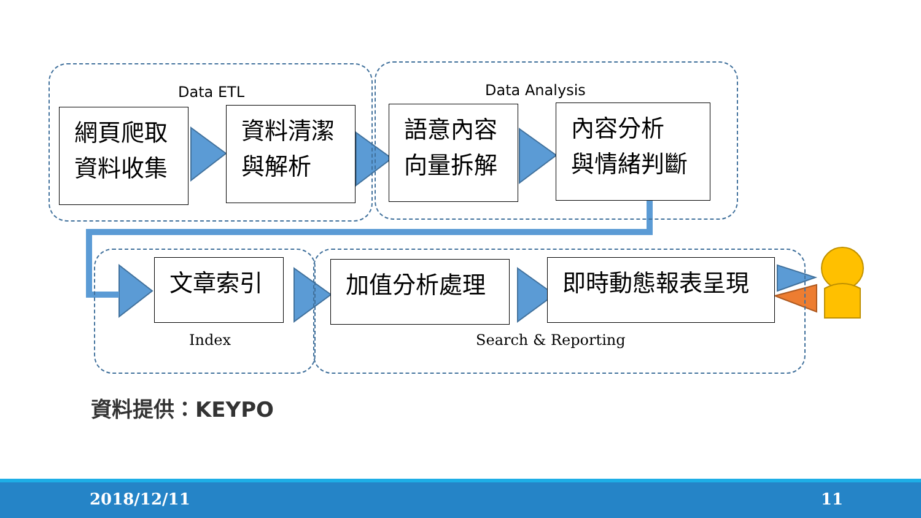Data ETL Data Analysis
網頁爬取
資料收集
資料清潔
與解析
語意內容
向量拆解
內容分析
與情緒判斷
文章索引 加值分析處理 即時動態報表呈現
Index Search & Reporting
資料提供：KEYPO
2018/12/11 11